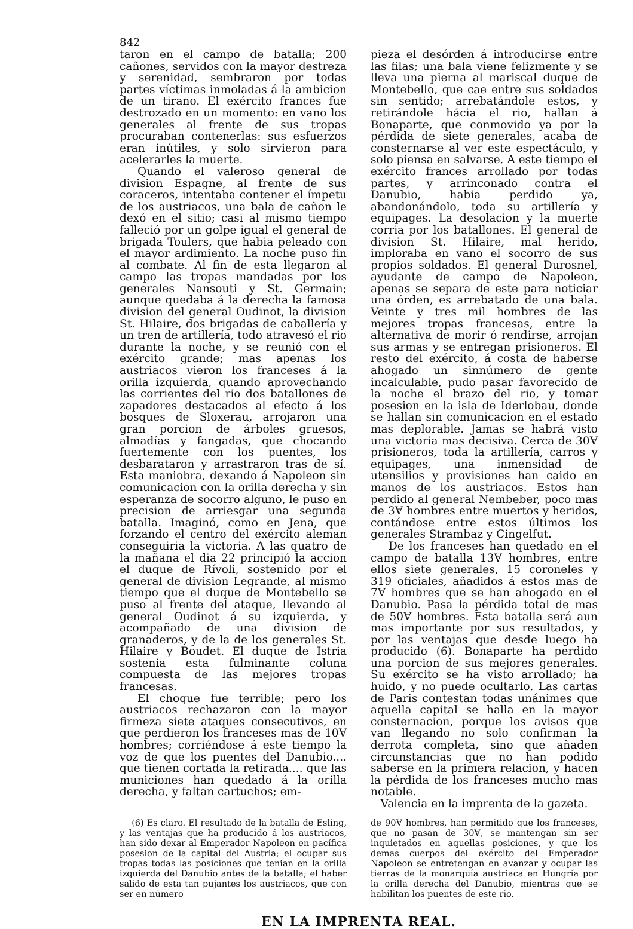842
taron en el campo de batalla; 200 cañones, servidos con la mayor destreza y serenidad, sembraron por todas partes víctimas inmoladas á la ambicion de un tirano. El exército frances fue destrozado en un momento: en vano los generales al frente de sus tropas procuraban contenerlas: sus esfuerzos eran inútiles, y solo sirvieron para acelerarles la muerte.
Quando el valeroso general de division Espagne, al frente de sus coraceros, intentaba contener el ímpetu de los austriacos, una bala de cañon le dexó en el sitio; casi al mismo tiempo falleció por un golpe igual el general de brigada Toulers, que habia peleado con el mayor ardimiento. La noche puso fin al combate. Al fin de esta llegaron al campo las tropas mandadas por los generales Nansouti y St. Germain; aunque quedaba á la derecha la famosa division del general Oudinot, la division St. Hilaire, dos brigadas de caballería y un tren de artillería, todo atravesó el rio durante la noche, y se reunió con el exército grande; mas apenas los austriacos vieron los franceses á la orilla izquierda, quando aprovechando las corrientes del rio dos batallones de zapadores destacados al efecto á los bosques de Sloxerau, arrojaron una gran porcion de árboles gruesos, almadías y fangadas, que chocando fuertemente con los puentes, los desbarataron y arrastraron tras de sí. Esta maniobra, dexando á Napoleon sin comunicacion con la orilla derecha y sin esperanza de socorro alguno, le puso en precision de arriesgar una segunda batalla. Imaginó, como en Jena, que forzando el centro del exército aleman conseguiria la victoria. A las quatro de la mañana el dia 22 principió la accion el duque de Rívoli, sostenido por el general de division Legrande, al mismo tiempo que el duque de Montebello se puso al frente del ataque, llevando al general Oudinot á su izquierda, y acompañado de una division de granaderos, y de la de los generales St. Hilaire y Boudet. El duque de Istria sostenia esta fulminante coluna compuesta de las mejores tropas francesas.
El choque fue terrible; pero los austriacos rechazaron con la mayor firmeza siete ataques consecutivos, en que perdieron los franceses mas de 10Ɐ hombres; corriéndose á este tiempo la voz de que los puentes del Danubio.... que tienen cortada la retirada.... que las municiones han quedado á la orilla derecha, y faltan cartuchos; em-
pieza el desórden á introducirse entre las filas; una bala viene felizmente y se lleva una pierna al mariscal duque de Montebello, que cae entre sus soldados sin sentido; arrebatándole estos, y retirándole hácia el rio, hallan á Bonaparte, que conmovido ya por la pérdida de siete generales, acaba de consternarse al ver este espectáculo, y solo piensa en salvarse. A este tiempo el exército frances arrollado por todas partes, y arrinconado contra el Danubio, habia perdido ya, abandonándolo, toda su artillería y equipages. La desolacion y la muerte corria por los batallones. El general de division St. Hilaire, mal herido, imploraba en vano el socorro de sus propios soldados. El general Durosnel, ayudante de campo de Napoleon, apenas se separa de este para noticiar una órden, es arrebatado de una bala. Veinte y tres mil hombres de las mejores tropas francesas, entre la alternativa de morir ó rendirse, arrojan sus armas y se entregan prisioneros. El resto del exército, á costa de haberse ahogado un sinnúmero de gente incalculable, pudo pasar favorecido de la noche el brazo del rio, y tomar posesion en la isla de Iderlobau, donde se hallan sin comunicacion en el estado mas deplorable. Jamas se habrá visto una victoria mas decisiva. Cerca de 30Ɐ prisioneros, toda la artillería, carros y equipages, una inmensidad de utensilios y provisiones han caido en manos de los austriacos. Estos han perdido al general Nembeber, poco mas de 3Ɐ hombres entre muertos y heridos, contándose entre estos últimos los generales Strambaz y Cingelfut.
De los franceses han quedado en el campo de batalla 13Ɐ hombres, entre ellos siete generales, 15 coroneles y 319 oficiales, añadidos á estos mas de 7Ɐ hombres que se han ahogado en el Danubio. Pasa la pérdida total de mas de 50Ɐ hombres. Esta batalla será aun mas importante por sus resultados, y por las ventajas que desde luego ha producido (6). Bonaparte ha perdido una porcion de sus mejores generales. Su exército se ha visto arrollado; ha huido, y no puede ocultarlo. Las cartas de Paris contestan todas unánimes que aquella capital se halla en la mayor consternacion, porque los avisos que van llegando no solo confirman la derrota completa, sino que añaden circunstancias que no han podido saberse en la primera relacion, y hacen la pérdida de los franceses mucho mas notable.
Valencia en la imprenta de la gazeta.
(6) Es claro. El resultado de la batalla de Esling, y las ventajas que ha producido á los austriacos, han sido dexar al Emperador Napoleon en pacífica posesion de la capital del Austria; el ocupar sus tropas todas las posiciones que tenian en la orilla izquierda del Danubio antes de la batalla; el haber salido de esta tan pujantes los austriacos, que con ser en número
de 90Ɐ hombres, han permitido que los franceses, que no pasan de 30Ɐ, se mantengan sin ser inquietados en aquellas posiciones, y que los demas cuerpos del exército del Emperador Napoleon se entretengan en avanzar y ocupar las tierras de la monarquía austriaca en Hungría por la orilla derecha del Danubio, mientras que se habilitan los puentes de este rio.
EN LA IMPRENTA REAL.